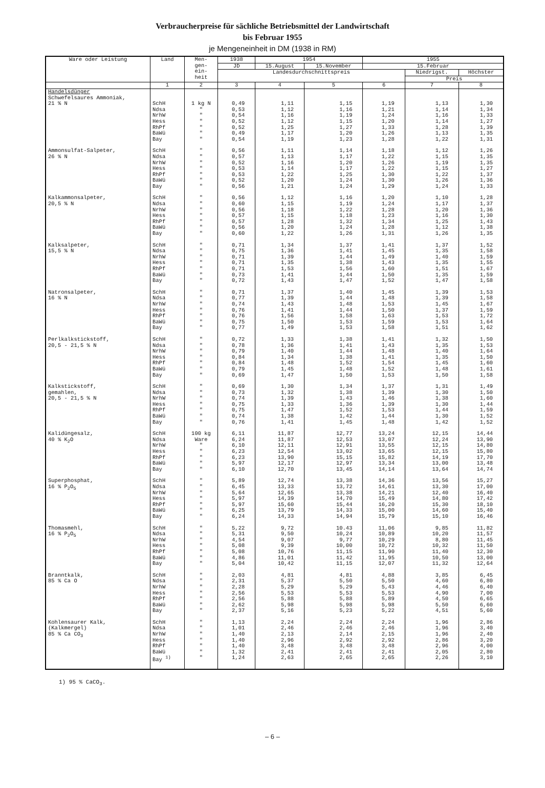Verbraucherpreise für sächliche Betriebsmittel der Landwirtschaft
bis Februar 1955
je Mengeneinheit in DM (1938 in RM)
| Ware oder Leistung | Land | Men- gen- ein- heit | 1938 | 1954 | | 1955 | | |
| --- | --- | --- | --- | --- | --- | --- | --- | --- |
| | | | JD | 15.August | 15.November | 15.Februar | | |
| | | | Landesdurchschnittspreis | | | | Niedrigst. | Höchster |
| | | | | | | | Preis | |
| | 1 | 2 | 3 | 4 | 5 | 6 | 7 | 8 |
| Handelsdünger Schwefelsaures Ammoniak, 21 % N | SchH Ndsa NrhW Hess RhPf BaWü Bay | 1 kg N " " " " " " | 0,49 0,53 0,54 0,52 0,52 0,49 0,54 | 1,11 1,12 1,16 1,12 1,25 1,17 1,19 | 1,15 1,16 1,19 1,15 1,27 1,20 1,23 | 1,19 1,21 1,24 1,20 1,33 1,26 1,28 | 1,13 1,14 1,16 1,14 1,28 1,13 1,22 | 1,30 1,34 1,33 1,27 1,39 1,35 1,31 |
| Ammonsulfat-Salpeter, 26 % N | SchH Ndsa NrhW Hess RhPf BaWü Bay | " " " " " " " | 0,56 0,57 0,52 0,53 0,53 0,52 0,56 | 1,11 1,13 1,16 1,14 1,22 1,20 1,21 | 1,14 1,17 1,20 1,17 1,25 1,24 1,24 | 1,18 1,22 1,26 1,22 1,30 1,30 1,29 | 1,12 1,15 1,19 1,15 1,22 1,26 1,24 | 1,26 1,35 1,35 1,27 1,37 1,36 1,33 |
| Kalkammonsalpeter, 20,5 % N | SchH Ndsa NrhW Hess RhPf BaWü Bay | " " " " " " " | 0,56 0,60 0,56 0,57 0,57 0,56 0,60 | 1,12 1,15 1,18 1,15 1,28 1,20 1,22 | 1,16 1,19 1,22 1,18 1,32 1,24 1,26 | 1,20 1,24 1,28 1,23 1,34 1,28 1,31 | 1,10 1,17 1,20 1,16 1,25 1,12 1,26 | 1,28 1,37 1,36 1,30 1,43 1,38 1,35 |
| Kalksalpeter, 15,5 % N | SchH Ndsa NrhW Hess RhPf BaWü Bay | " " " " " " " | 0,71 0,75 0,71 0,71 0,71 0,73 0,72 | 1,34 1,36 1,39 1,35 1,53 1,41 1,43 | 1,37 1,41 1,44 1,38 1,56 1,44 1,47 | 1,41 1,45 1,49 1,43 1,60 1,50 1,52 | 1,37 1,35 1,40 1,35 1,51 1,35 1,47 | 1,52 1,58 1,59 1,55 1,67 1,59 1,58 |
| Natronsalpeter, 16 % N | SchH Ndsa NrhW Hess RhPf BaWü Bay | " " " " " " " | 0,71 0,77 0,74 0,76 0,76 0,75 0,77 | 1,37 1,39 1,43 1,41 1,56 1,50 1,49 | 1,40 1,44 1,48 1,44 1,58 1,53 1,53 | 1,45 1,48 1,53 1,50 1,63 1,59 1,58 | 1,39 1,39 1,45 1,37 1,53 1,53 1,51 | 1,53 1,58 1,67 1,59 1,72 1,64 1,62 |
| Perlkalkstickstoff, 20,5 - 21,5 % N | SchH Ndsa NrhW Hess RhPf BaWü Bay | " " " " " " " | 0,72 0,78 0,79 0,84 0,84 0,79 0,69 | 1,33 1,36 1,40 1,34 1,48 1,45 1,47 | 1,38 1,41 1,44 1,38 1,52 1,48 1,50 | 1,41 1,43 1,48 1,41 1,54 1,52 1,53 | 1,32 1,35 1,40 1,35 1,45 1,48 1,50 | 1,50 1,53 1,64 1,50 1,60 1,61 1,58 |
| Kalkstickstoff, gemahlen, 20,5 - 21,5 % N | SchH Ndsa NrhW Hess RhPf BaWü Bay | " " " " " " " | 0,69 0,73 0,74 0,75 0,75 0,74 0,76 | 1,30 1,32 1,39 1,33 1,47 1,38 1,41 | 1,34 1,38 1,43 1,36 1,52 1,42 1,45 | 1,37 1,39 1,46 1,39 1,53 1,44 1,48 | 1,31 1,30 1,38 1,30 1,44 1,30 1,42 | 1,49 1,50 1,60 1,44 1,59 1,52 1,52 |
| Kalidüngesalz, 40 % K<sub>2</sub>O | SchH Ndsa NrhW Hess RhPf BaWü Bay | 100 kg Ware " " " " " | 6,11 6,24 6,10 6,23 6,23 5,97 6,10 | 11,87 11,87 12,11 12,54 13,90 12,17 12,70 | 12,77 12,53 12,91 13,02 15,15 12,97 13,45 | 13,24 13,07 13,55 13,65 15,82 13,34 14,14 | 12,15 12,24 12,15 12,15 14,19 13,00 13,64 | 14,44 13,90 14,80 15,80 17,70 13,48 14,74 |
| Superphosphat, 16 % P<sub>2</sub>O<sub>5</sub> | SchH Ndsa NrhW Hess RhPf BaWü Bay | " " " " " " " | 5,89 6,45 5,64 5,97 5,97 6,25 6,24 | 12,74 13,33 12,65 14,39 15,60 13,79 14,33 | 13,38 13,72 13,38 14,70 15,44 14,33 14,94 | 14,36 14,61 14,21 15,49 16,20 15,00 15,79 | 13,56 13,30 12,40 14,80 15,30 14,60 15,10 | 15,27 17,00 16,40 17,42 18,10 15,40 16,46 |
| Thomasmehl, 16 % P<sub>2</sub>O<sub>5</sub> | SchH Ndsa NrhW Hess RhPf BaWü Bay | " " " " " " " | 5,22 5,31 4,54 5,08 5,08 4,86 5,04 | 9,72 9,50 9,07 9,39 10,76 11,01 10,42 | 10.43 10,24 9,77 10,00 11,15 11,42 11,15 | 11,06 10,89 10,29 10,72 11,90 11,95 12,07 | 9,85 10,20 8,80 10,32 11,40 10,50 11,32 | 11,82 11,57 11,45 11,50 12,30 13,00 12,64 |
| Branntkalk, 85 % Ca O | SchH Ndsa NrhW Hess RhPf BaWü Bay | " " " " " " " | 2,03 2,31 2,28 2,56 2,56 2,62 2,37 | 4,81 5,37 5,29 5,53 5,88 5,98 5,16 | 4,81 5,50 5,29 5,53 5,88 5,98 5,23 | 4,88 5,50 5,43 5,53 5,89 5,98 5,22 | 3,85 4,60 4,46 4,90 4,50 5,50 4,51 | 6,45 6,80 6,40 7,00 6,65 6,60 5,60 |
| Kohlensaurer Kalk, (Kalkmergel) 85 % Ca CO<sub>3</sub> | SchH Ndsa NrhW Hess RhPf BaWü Bay <sup>1)</sup> | " " " " " " " | 1,13 1,01 1,40 1,40 1,40 1,32 1,24 | 2,24 2,46 2,13 2,96 3,48 2,41 2,63 | 2,24 2,46 2,14 2,92 3,48 2,41 2,65 | 2,24 2,46 2,15 2,92 3,48 2,41 2,65 | 1,96 1,96 1,96 2,86 2,96 2,05 2,26 | 2,86 3,40 2,40 3,20 4,00 2,80 3,10 |
1) 95 % CaCO<sub>3</sub>.
– 6 –